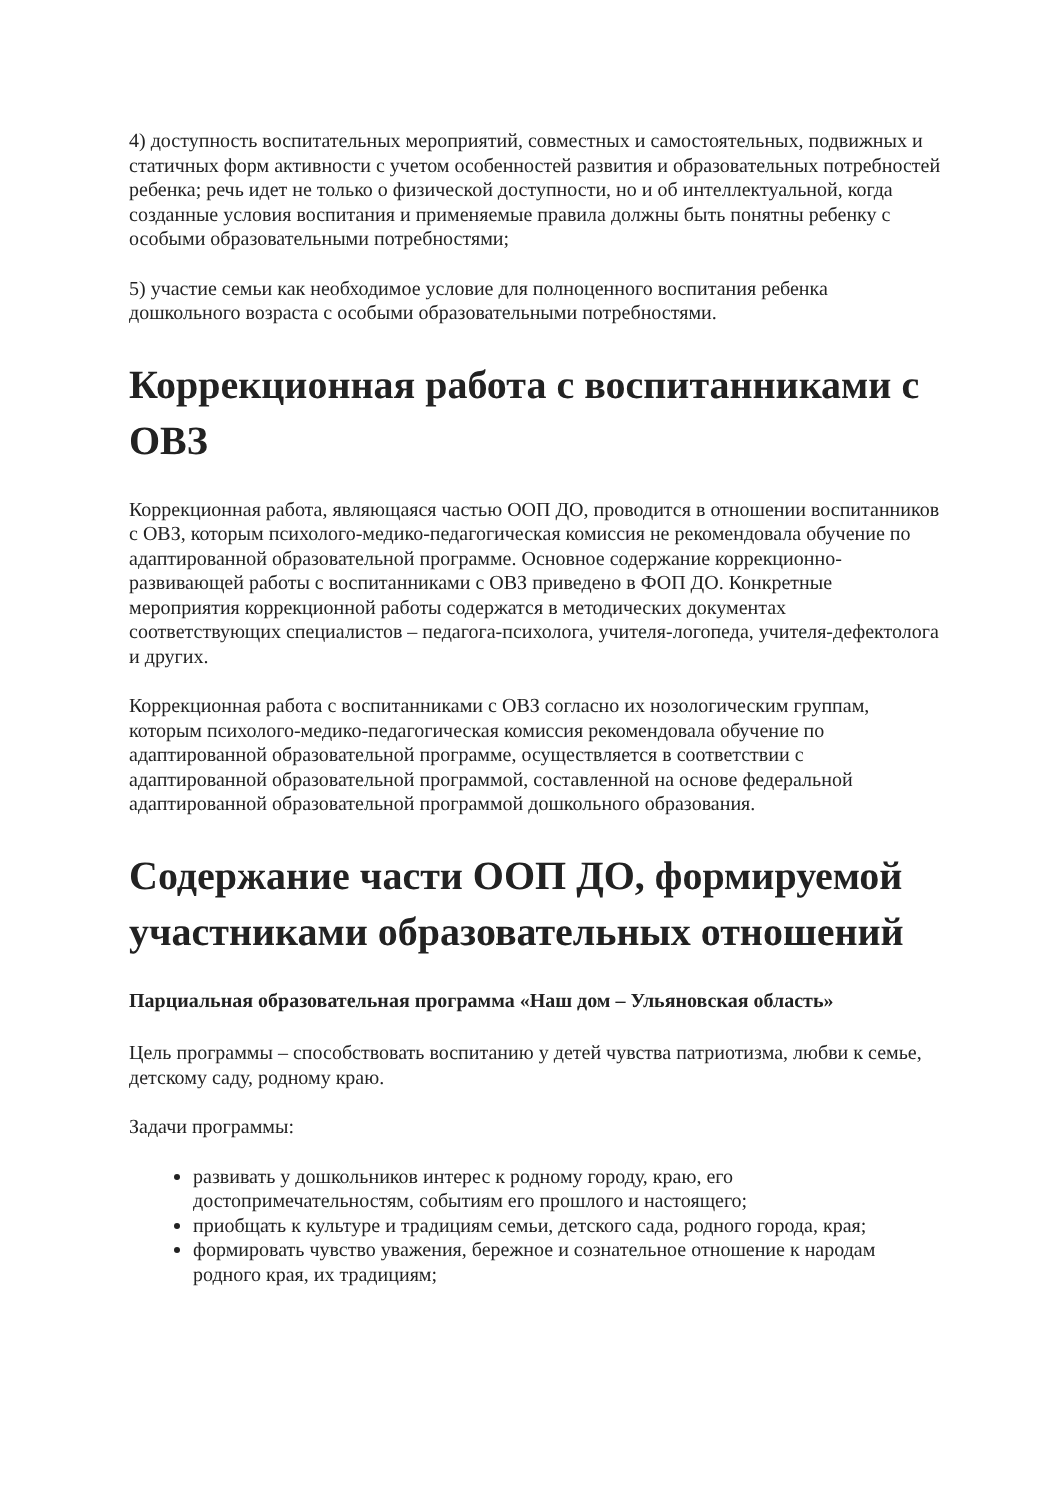4) доступность воспитательных мероприятий, совместных и самостоятельных, подвижных и статичных форм активности с учетом особенностей развития и образовательных потребностей ребенка; речь идет не только о физической доступности, но и об интеллектуальной, когда созданные условия воспитания и применяемые правила должны быть понятны ребенку с особыми образовательными потребностями;
5) участие семьи как необходимое условие для полноценного воспитания ребенка дошкольного возраста с особыми образовательными потребностями.
Коррекционная работа с воспитанниками с ОВЗ
Коррекционная работа, являющаяся частью ООП ДО, проводится в отношении воспитанников с ОВЗ, которым психолого-медико-педагогическая комиссия не рекомендовала обучение по адаптированной образовательной программе. Основное содержание коррекционно-развивающей работы с воспитанниками с ОВЗ приведено в ФОП ДО. Конкретные мероприятия коррекционной работы содержатся в методических документах соответствующих специалистов – педагога-психолога, учителя-логопеда, учителя-дефектолога и других.
Коррекционная работа с воспитанниками с ОВЗ согласно их нозологическим группам, которым психолого-медико-педагогическая комиссия рекомендовала обучение по адаптированной образовательной программе, осуществляется в соответствии с адаптированной образовательной программой, составленной на основе федеральной адаптированной образовательной программой дошкольного образования.
Содержание части ООП ДО, формируемой участниками образовательных отношений
Парциальная образовательная программа «Наш дом – Ульяновская область»
Цель программы – способствовать воспитанию у детей чувства патриотизма, любви к семье, детскому саду, родному краю.
Задачи программы:
развивать у дошкольников интерес к родному городу, краю, его достопримечательностям, событиям его прошлого и настоящего;
приобщать к культуре и традициям семьи, детского сада, родного города, края;
формировать чувство уважения, бережное и сознательное отношение к народам родного края, их традициям;